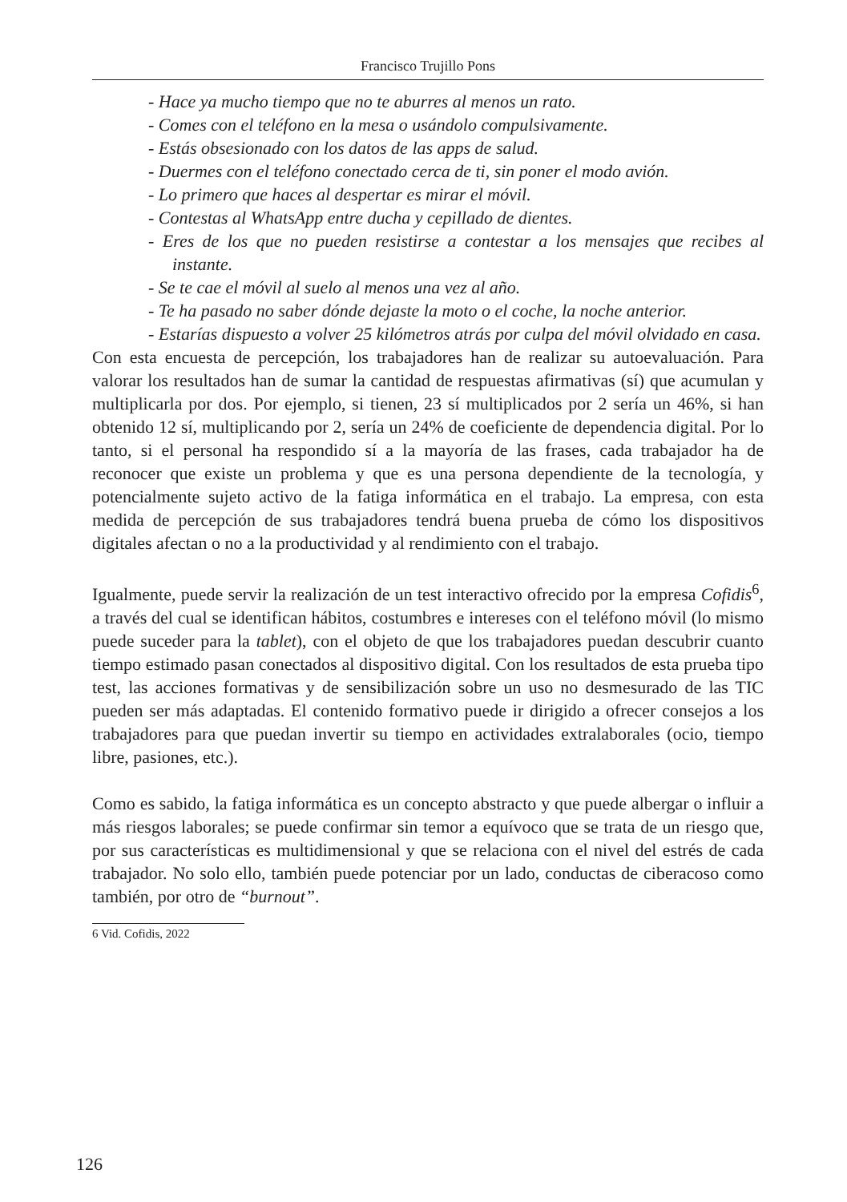Francisco Trujillo Pons
- Hace ya mucho tiempo que no te aburres al menos un rato.
- Comes con el teléfono en la mesa o usándolo compulsivamente.
- Estás obsesionado con los datos de las apps de salud.
- Duermes con el teléfono conectado cerca de ti, sin poner el modo avión.
- Lo primero que haces al despertar es mirar el móvil.
- Contestas al WhatsApp entre ducha y cepillado de dientes.
- Eres de los que no pueden resistirse a contestar a los mensajes que recibes al instante.
- Se te cae el móvil al suelo al menos una vez al año.
- Te ha pasado no saber dónde dejaste la moto o el coche, la noche anterior.
- Estarías dispuesto a volver 25 kilómetros atrás por culpa del móvil olvidado en casa.
Con esta encuesta de percepción, los trabajadores han de realizar su autoevaluación. Para valorar los resultados han de sumar la cantidad de respuestas afirmativas (sí) que acumulan y multiplicarla por dos. Por ejemplo, si tienen, 23 sí multiplicados por 2 sería un 46%, si han obtenido 12 sí, multiplicando por 2, sería un 24% de coeficiente de dependencia digital. Por lo tanto, si el personal ha respondido sí a la mayoría de las frases, cada trabajador ha de reconocer que existe un problema y que es una persona dependiente de la tecnología, y potencialmente sujeto activo de la fatiga informática en el trabajo. La empresa, con esta medida de percepción de sus trabajadores tendrá buena prueba de cómo los dispositivos digitales afectan o no a la productividad y al rendimiento con el trabajo.
Igualmente, puede servir la realización de un test interactivo ofrecido por la empresa Cofidis<sup>6</sup>, a través del cual se identifican hábitos, costumbres e intereses con el teléfono móvil (lo mismo puede suceder para la tablet), con el objeto de que los trabajadores puedan descubrir cuanto tiempo estimado pasan conectados al dispositivo digital. Con los resultados de esta prueba tipo test, las acciones formativas y de sensibilización sobre un uso no desmesurado de las TIC pueden ser más adaptadas. El contenido formativo puede ir dirigido a ofrecer consejos a los trabajadores para que puedan invertir su tiempo en actividades extralaborales (ocio, tiempo libre, pasiones, etc.).
Como es sabido, la fatiga informática es un concepto abstracto y que puede albergar o influir a más riesgos laborales; se puede confirmar sin temor a equívoco que se trata de un riesgo que, por sus características es multidimensional y que se relaciona con el nivel del estrés de cada trabajador. No solo ello, también puede potenciar por un lado, conductas de ciberacoso como también, por otro de “burnout”.
6 Vid. Cofidis, 2022
126